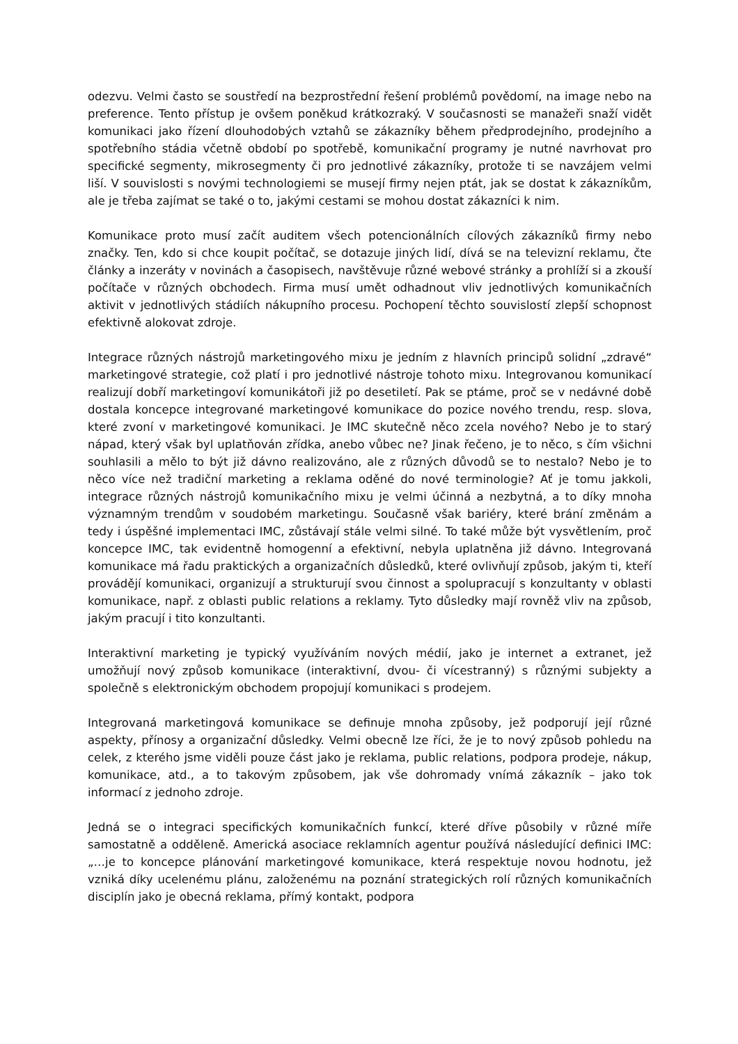odezvu. Velmi často se soustředí na bezprostřední řešení problémů povědomí, na image nebo na preference. Tento přístup je ovšem poněkud krátkozraký. V současnosti se manažeři snaží vidět komunikaci jako řízení dlouhodobých vztahů se zákazníky během předprodejního, prodejního a spotřebního stádia včetně období po spotřebě, komunikační programy je nutné navrhovat pro specifické segmenty, mikrosegmenty či pro jednotlivé zákazníky, protože ti se navzájem velmi liší. V souvislosti s novými technologiemi se musejí firmy nejen ptát, jak se dostat k zákazníkům, ale je třeba zajímat se také o to, jakými cestami se mohou dostat zákazníci k nim.
Komunikace proto musí začít auditem všech potencionálních cílových zákazníků firmy nebo značky. Ten, kdo si chce koupit počítač, se dotazuje jiných lidí, dívá se na televizní reklamu, čte články a inzeráty v novinách a časopisech, navštěvuje různé webové stránky a prohlíží si a zkouší počítače v různých obchodech. Firma musí umět odhadnout vliv jednotlivých komunikačních aktivit v jednotlivých stádiích nákupního procesu. Pochopení těchto souvislostí zlepší schopnost efektivně alokovat zdroje.
Integrace různých nástrojů marketingového mixu je jedním z hlavních principů solidní „zdravé“ marketingové strategie, což platí i pro jednotlivé nástroje tohoto mixu. Integrovanou komunikací realizují dobří marketingoví komunikátoři již po desetiletí. Pak se ptáme, proč se v nedávné době dostala koncepce integrované marketingové komunikace do pozice nového trendu, resp. slova, které zvoní v marketingové komunikaci. Je IMC skutečně něco zcela nového? Nebo je to starý nápad, který však byl uplatňován zřídka, anebo vůbec ne? Jinak řečeno, je to něco, s čím všichni souhlasili a mělo to být již dávno realizováno, ale z různých důvodů se to nestalo? Nebo je to něco více než tradiční marketing a reklama oděné do nové terminologie? Ať je tomu jakkoli, integrace různých nástrojů komunikačního mixu je velmi účinná a nezbytná, a to díky mnoha významným trendům v soudobém marketingu. Současně však bariéry, které brání změnám a tedy i úspěšné implementaci IMC, zůstávají stále velmi silné. To také může být vysvětlením, proč koncepce IMC, tak evidentně homogenní a efektivní, nebyla uplatněna již dávno. Integrovaná komunikace má řadu praktických a organizačních důsledků, které ovlivňují způsob, jakým ti, kteří provádějí komunikaci, organizují a strukturují svou činnost a spolupracují s konzultanty v oblasti komunikace, např. z oblasti public relations a reklamy. Tyto důsledky mají rovněž vliv na způsob, jakým pracují i tito konzultanti.
Interaktivní marketing je typický využíváním nových médií, jako je internet a extranet, jež umožňují nový způsob komunikace (interaktivní, dvou- či vícestranný) s různými subjekty a společně s elektronickým obchodem propojují komunikaci s prodejem.
Integrovaná marketingová komunikace se definuje mnoha způsoby, jež podporují její různé aspekty, přínosy a organizační důsledky. Velmi obecně lze říci, že je to nový způsob pohledu na celek, z kterého jsme viděli pouze část jako je reklama, public relations, podpora prodeje, nákup, komunikace, atd., a to takovým způsobem, jak vše dohromady vnímá zákazník – jako tok informací z jednoho zdroje.
Jedná se o integraci specifických komunikačních funkcí, které dříve působily v různé míře samostatně a odděleně. Americká asociace reklamních agentur používá následující definici IMC: „…je to koncepce plánování marketingové komunikace, která respektuje novou hodnotu, jež vzniká díky ucelenému plánu, založenému na poznání strategických rolí různých komunikačních disciplín jako je obecná reklama, přímý kontakt, podpora